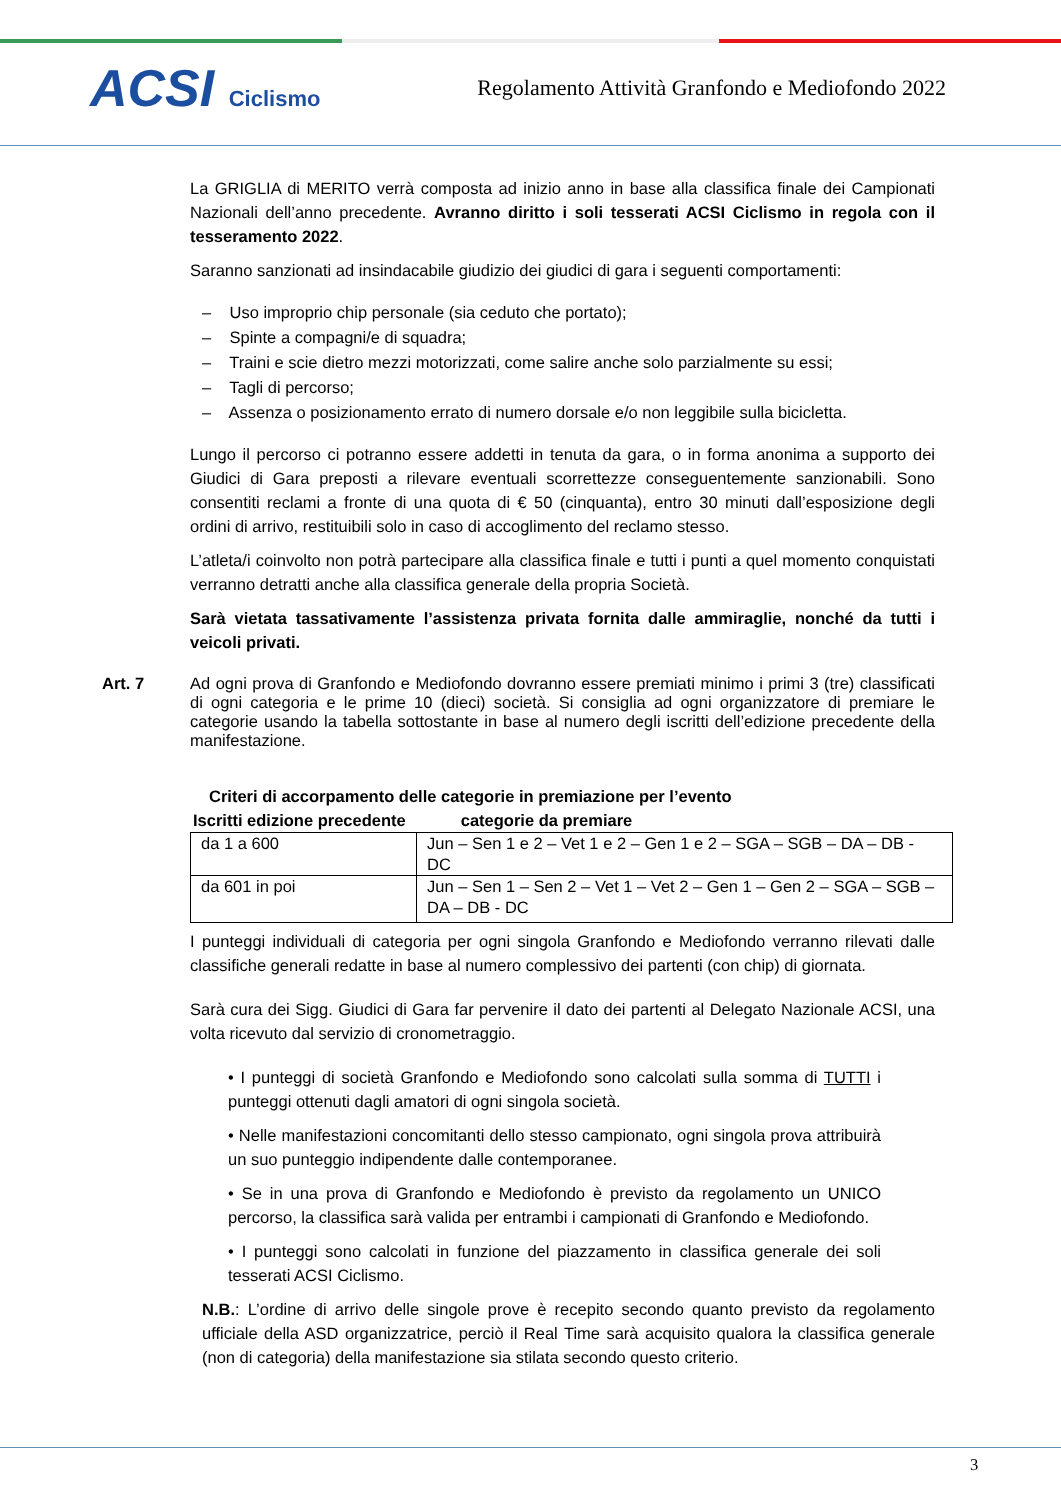ACSI Ciclismo
Regolamento Attività Granfondo e Mediofondo 2022
La GRIGLIA di MERITO verrà composta ad inizio anno in base alla classifica finale dei Campionati Nazionali dell’anno precedente. Avranno diritto i soli tesserati ACSI Ciclismo in regola con il tesseramento 2022.
Saranno sanzionati ad insindacabile giudizio dei giudici di gara i seguenti comportamenti:
– Uso improprio chip personale (sia ceduto che portato);
– Spinte a compagni/e di squadra;
– Traini e scie dietro mezzi motorizzati, come salire anche solo parzialmente su essi;
– Tagli di percorso;
– Assenza o posizionamento errato di numero dorsale e/o non leggibile sulla bicicletta.
Lungo il percorso ci potranno essere addetti in tenuta da gara, o in forma anonima a supporto dei Giudici di Gara preposti a rilevare eventuali scorrettezze conseguentemente sanzionabili. Sono consentiti reclami a fronte di una quota di € 50 (cinquanta), entro 30 minuti dall’esposizione degli ordini di arrivo, restituibili solo in caso di accoglimento del reclamo stesso.
L’atleta/i coinvolto non potrà partecipare alla classifica finale e tutti i punti a quel momento conquistati verranno detratti anche alla classifica generale della propria Società.
Sarà vietata tassativamente l’assistenza privata fornita dalle ammiraglie, nonché da tutti i veicoli privati.
Art. 7 Ad ogni prova di Granfondo e Mediofondo dovranno essere premiati minimo i primi 3 (tre) classificati di ogni categoria e le prime 10 (dieci) società. Si consiglia ad ogni organizzatore di premiare le categorie usando la tabella sottostante in base al numero degli iscritti dell’edizione precedente della manifestazione.
Criteri di accorpamento delle categorie in premiazione per l’evento
Iscritti edizione precedente categorie da premiare
| da 1 a 600 | Jun – Sen 1 e 2 – Vet 1 e 2 – Gen 1 e 2 – SGA – SGB – DA – DB - DC |
| da 601 in poi | Jun – Sen 1 – Sen 2 – Vet 1 – Vet 2 – Gen 1 – Gen 2 – SGA – SGB – DA – DB - DC |
I punteggi individuali di categoria per ogni singola Granfondo e Mediofondo verranno rilevati dalle classifiche generali redatte in base al numero complessivo dei partenti (con chip) di giornata.
Sarà cura dei Sigg. Giudici di Gara far pervenire il dato dei partenti al Delegato Nazionale ACSI, una volta ricevuto dal servizio di cronometraggio.
• I punteggi di società Granfondo e Mediofondo sono calcolati sulla somma di TUTTI i punteggi ottenuti dagli amatori di ogni singola società.
• Nelle manifestazioni concomitanti dello stesso campionato, ogni singola prova attribuirà un suo punteggio indipendente dalle contemporanee.
• Se in una prova di Granfondo e Mediofondo è previsto da regolamento un UNICO percorso, la classifica sarà valida per entrambi i campionati di Granfondo e Mediofondo.
• I punteggi sono calcolati in funzione del piazzamento in classifica generale dei soli tesserati ACSI Ciclismo.
N.B.: L’ordine di arrivo delle singole prove è recepito secondo quanto previsto da regolamento ufficiale della ASD organizzatrice, perciò il Real Time sarà acquisito qualora la classifica generale (non di categoria) della manifestazione sia stilata secondo questo criterio.
3